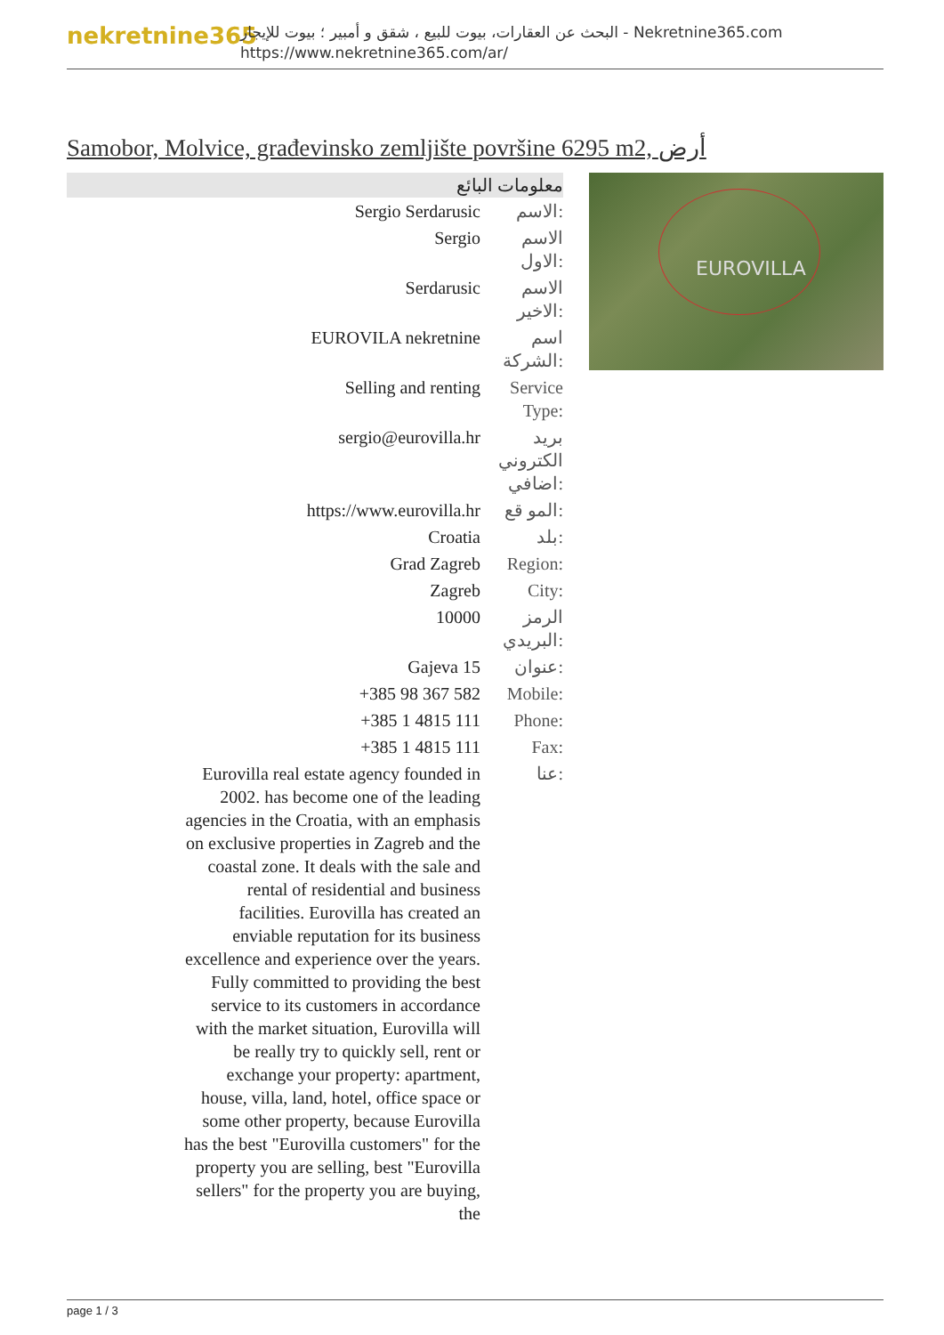nekretnine365
البحث عن العقارات، بيوت للبيع ، شقق و أمبير ؛ بيوت للإيجار - Nekretnine365.com
https://www.nekretnine365.com/ar/
Samobor, Molvice, građevinsko zemljište površine 6295 m2, أرض
| معلومات البائع | |
| --- | --- |
| Sergio Serdarusic | الاسم: |
| Sergio | الاسم الاول: |
| Serdarusic | الاسم الاخير: |
| EUROVILA nekretnine | اسم الشركة: |
| Selling and renting | Service Type: |
| sergio@eurovilla.hr | بريد الكتروني اضافي: |
| https://www.eurovilla.hr | المو قع: |
| Croatia | بلد: |
| Grad Zagreb | Region: |
| Zagreb | City: |
| 10000 | الرمز البريدي: |
| Gajeva 15 | عنوان: |
| +385 98 367 582 | Mobile: |
| +385 1 4815 111 | Phone: |
| +385 1 4815 111 | Fax: |
| Eurovilla real estate agency founded in 2002. has become one of the leading agencies in the Croatia, with an emphasis on exclusive properties in Zagreb and the coastal zone. It deals with the sale and rental of residential and business facilities. Eurovilla has created an enviable reputation for its business excellence and experience over the years. Fully committed to providing the best service to its customers in accordance with the market situation, Eurovilla will be really try to quickly sell, rent or exchange your property: apartment, house, villa, land, hotel, office space or some other property, because Eurovilla has the best "Eurovilla customers" for the property you are selling, best "Eurovilla sellers" for the property you are buying, the | عنا: |
EUROVILLA
page 1 / 3